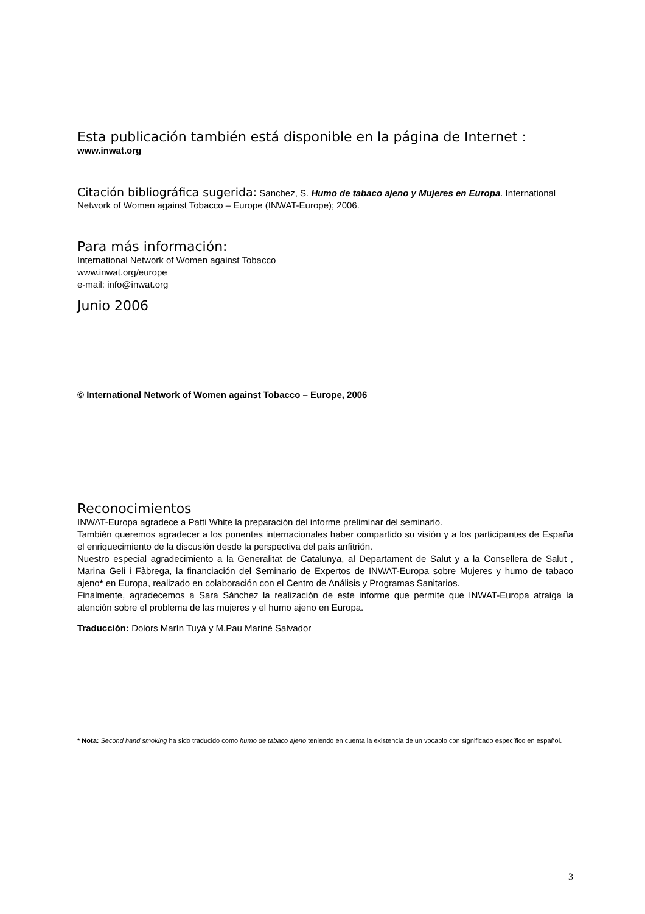Esta publicación también está disponible en la página de Internet :
www.inwat.org
Citación bibliográfica sugerida: Sanchez, S. Humo de tabaco ajeno y Mujeres en Europa. International Network of Women against Tobacco – Europe (INWAT-Europe); 2006.
Para más información:
International Network of Women against Tobacco
www.inwat.org/europe
e-mail: info@inwat.org
Junio 2006
© International Network of Women against Tobacco – Europe, 2006
Reconocimientos
INWAT-Europa agradece a Patti White la preparación del informe preliminar del seminario.
También queremos agradecer a los ponentes internacionales haber compartido su visión y a los participantes de España el enriquecimiento de la discusión desde la perspectiva del país anfitrión.
Nuestro especial agradecimiento a la Generalitat de Catalunya, al Departament de Salut y a la Consellera de Salut , Marina Geli i Fàbrega, la financiación del Seminario de Expertos de INWAT-Europa sobre Mujeres y humo de tabaco ajeno* en Europa, realizado en colaboración con el Centro de Análisis y Programas Sanitarios.
Finalmente, agradecemos a Sara Sánchez la realización de este informe que permite que INWAT-Europa atraiga la atención sobre el problema de las mujeres y el humo ajeno en Europa.
Traducción: Dolors Marín Tuyà y M.Pau Mariné Salvador
* Nota: Second hand smoking ha sido traducido como humo de tabaco ajeno teniendo en cuenta la existencia de un vocablo con significado específico en español.
3